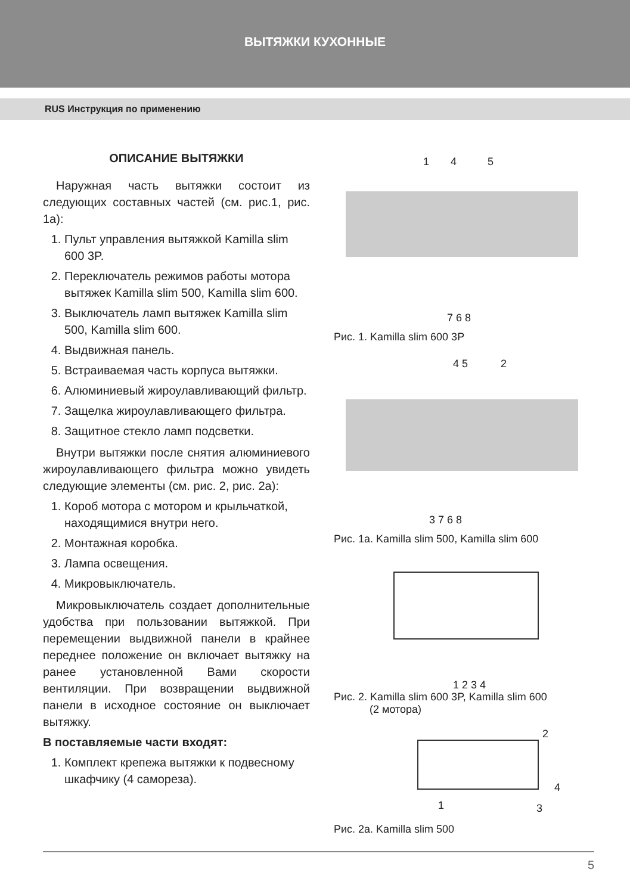ВЫТЯЖКИ КУХОННЫЕ
RUS Инструкция по применению
ОПИСАНИЕ ВЫТЯЖКИ
Наружная часть вытяжки состоит из следующих составных частей (см. рис.1, рис. 1а):
1. Пульт управления вытяжкой Kamilla slim 600 3P.
2. Переключатель режимов работы мотора вытяжек Kamilla slim 500, Kamilla slim 600.
3. Выключатель ламп вытяжек Kamilla slim 500, Kamilla slim 600.
4. Выдвижная панель.
5. Встраиваемая часть корпуса вытяжки.
6. Алюминиевый жироулавливающий фильтр.
7. Защелка жироулавливающего фильтра.
8. Защитное стекло ламп подсветки.
Внутри вытяжки после снятия алюминиевого жироулавливающего фильтра можно увидеть следующие элементы (см. рис. 2, рис. 2а):
1. Короб мотора с мотором и крыльчаткой, находящимися внутри него.
2. Монтажная коробка.
3. Лампа освещения.
4. Микровыключатель.
Микровыключатель создает дополнительные удобства при пользовании вытяжкой. При перемещении выдвижной панели в крайнее переднее положение он включает вытяжку на ранее установленной Вами скорости вентиляции. При возвращении выдвижной панели в исходное состояние он выключает вытяжку.
В поставляемые части входят:
1. Комплект крепежа вытяжки к подвесному шкафчику (4 самореза).
1 4 5
7 6 8
Рис. 1. Kamilla slim 600 3P
4 5 2
3 7 6 8
Рис. 1а. Kamilla slim 500, Kamilla slim 600
1 2 3 4
Рис. 2. Kamilla slim 600 3P, Kamilla slim 600
(2 мотора)
2
4
1 3
Рис. 2а. Kamilla slim 500
5